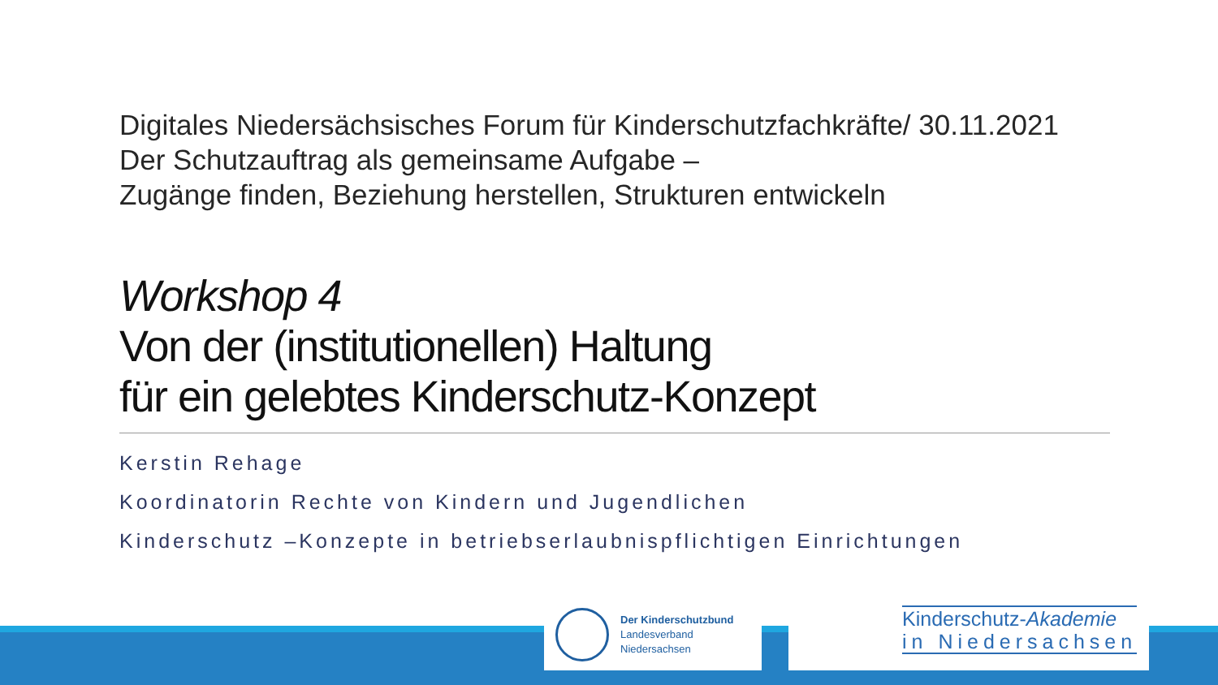Digitales Niedersächsisches Forum für Kinderschutzfachkräfte/ 30.11.2021
Der Schutzauftrag als gemeinsame Aufgabe –
Zugänge finden, Beziehung herstellen, Strukturen entwickeln
Workshop 4
Von der (institutionellen) Haltung
für ein gelebtes Kinderschutz-Konzept
Kerstin Rehage
Koordinatorin Rechte von Kindern und Jugendlichen
Kinderschutz –Konzepte in betriebserlaubnispflichtigen Einrichtungen
Der Kinderschutzbund
Landesverband
Niedersachsen
Kinderschutz-Akademie
in Niedersachsen